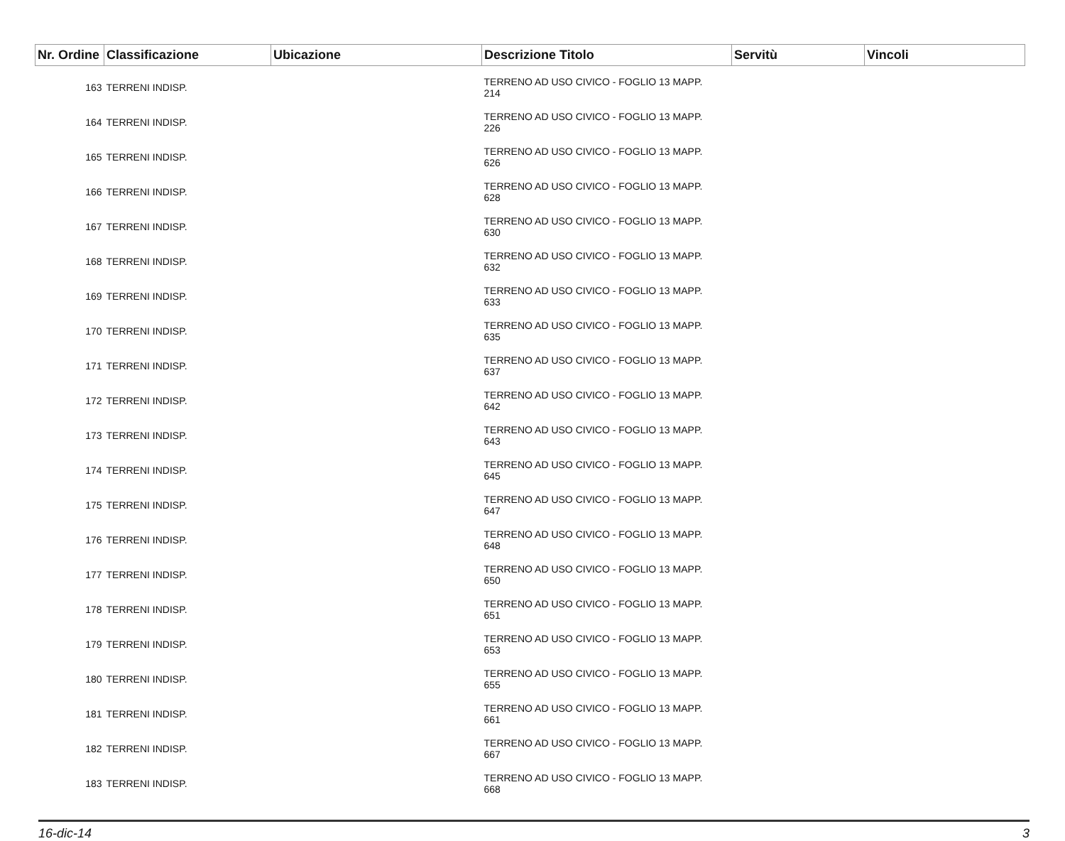| Nr. Ordine | Classificazione | Ubicazione | Descrizione Titolo | Servitù | Vincoli |
| --- | --- | --- | --- | --- | --- |
| 163 | TERRENI INDISP. | | TERRENO AD USO CIVICO - FOGLIO 13 MAPP. 214 | | |
| 164 | TERRENI INDISP. | | TERRENO AD USO CIVICO - FOGLIO 13 MAPP. 226 | | |
| 165 | TERRENI INDISP. | | TERRENO AD USO CIVICO - FOGLIO 13 MAPP. 626 | | |
| 166 | TERRENI INDISP. | | TERRENO AD USO CIVICO - FOGLIO 13 MAPP. 628 | | |
| 167 | TERRENI INDISP. | | TERRENO AD USO CIVICO - FOGLIO 13 MAPP. 630 | | |
| 168 | TERRENI INDISP. | | TERRENO AD USO CIVICO - FOGLIO 13 MAPP. 632 | | |
| 169 | TERRENI INDISP. | | TERRENO AD USO CIVICO - FOGLIO 13 MAPP. 633 | | |
| 170 | TERRENI INDISP. | | TERRENO AD USO CIVICO - FOGLIO 13 MAPP. 635 | | |
| 171 | TERRENI INDISP. | | TERRENO AD USO CIVICO - FOGLIO 13 MAPP. 637 | | |
| 172 | TERRENI INDISP. | | TERRENO AD USO CIVICO - FOGLIO 13 MAPP. 642 | | |
| 173 | TERRENI INDISP. | | TERRENO AD USO CIVICO - FOGLIO 13 MAPP. 643 | | |
| 174 | TERRENI INDISP. | | TERRENO AD USO CIVICO - FOGLIO 13 MAPP. 645 | | |
| 175 | TERRENI INDISP. | | TERRENO AD USO CIVICO - FOGLIO 13 MAPP. 647 | | |
| 176 | TERRENI INDISP. | | TERRENO AD USO CIVICO - FOGLIO 13 MAPP. 648 | | |
| 177 | TERRENI INDISP. | | TERRENO AD USO CIVICO - FOGLIO 13 MAPP. 650 | | |
| 178 | TERRENI INDISP. | | TERRENO AD USO CIVICO - FOGLIO 13 MAPP. 651 | | |
| 179 | TERRENI INDISP. | | TERRENO AD USO CIVICO - FOGLIO 13 MAPP. 653 | | |
| 180 | TERRENI INDISP. | | TERRENO AD USO CIVICO - FOGLIO 13 MAPP. 655 | | |
| 181 | TERRENI INDISP. | | TERRENO AD USO CIVICO - FOGLIO 13 MAPP. 661 | | |
| 182 | TERRENI INDISP. | | TERRENO AD USO CIVICO - FOGLIO 13 MAPP. 667 | | |
| 183 | TERRENI INDISP. | | TERRENO AD USO CIVICO - FOGLIO 13 MAPP. 668 | | |
16-dic-14 3